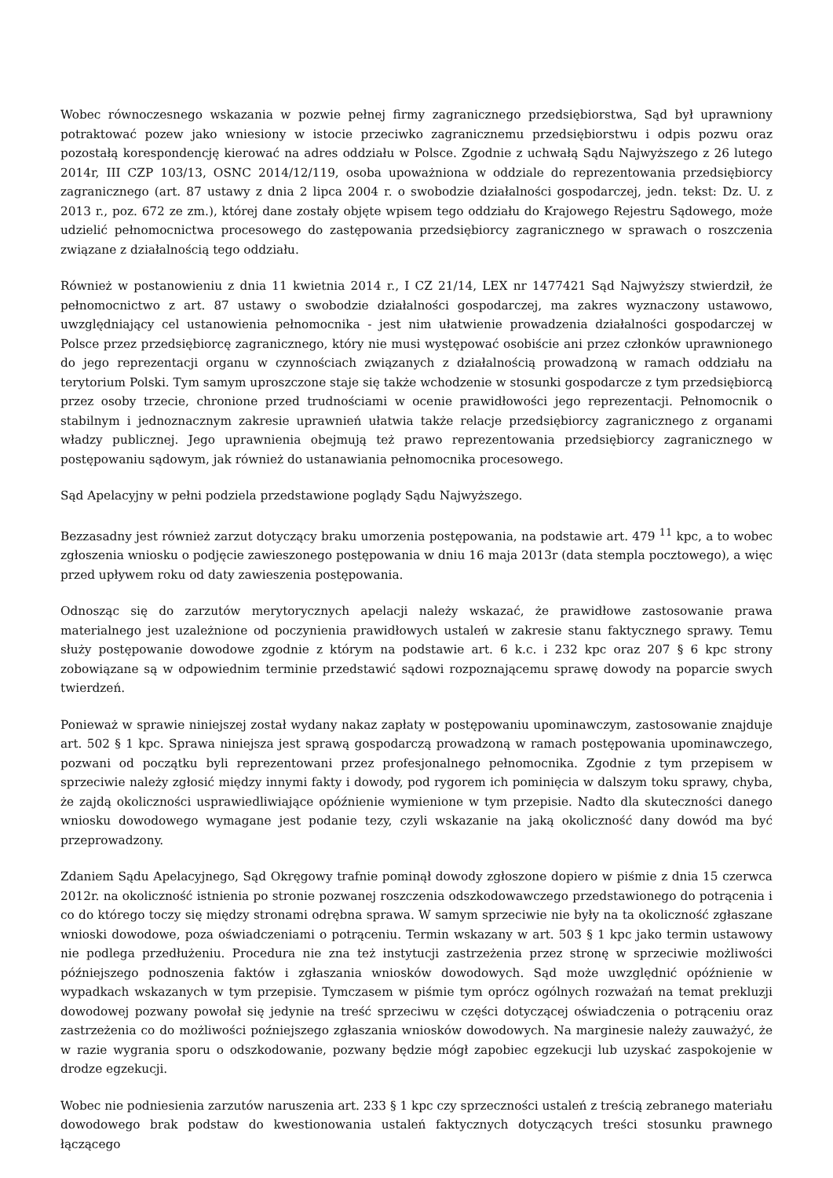Wobec równoczesnego wskazania w pozwie pełnej firmy zagranicznego przedsiębiorstwa, Sąd był uprawniony potraktować pozew jako wniesiony w istocie przeciwko zagranicznemu przedsiębiorstwu i odpis pozwu oraz pozostałą korespondencję kierować na adres oddziału w Polsce. Zgodnie z uchwałą Sądu Najwyższego z 26 lutego 2014r, III CZP 103/13, OSNC 2014/12/119, osoba upoważniona w oddziale do reprezentowania przedsiębiorcy zagranicznego (art. 87 ustawy z dnia 2 lipca 2004 r. o swobodzie działalności gospodarczej, jedn. tekst: Dz. U. z 2013 r., poz. 672 ze zm.), której dane zostały objęte wpisem tego oddziału do Krajowego Rejestru Sądowego, może udzielić pełnomocnictwa procesowego do zastępowania przedsiębiorcy zagranicznego w sprawach o roszczenia związane z działalnością tego oddziału.
Również w postanowieniu z dnia 11 kwietnia 2014 r., I CZ 21/14, LEX nr 1477421 Sąd Najwyższy stwierdził, że pełnomocnictwo z art. 87 ustawy o swobodzie działalności gospodarczej, ma zakres wyznaczony ustawowo, uwzględniający cel ustanowienia pełnomocnika - jest nim ułatwienie prowadzenia działalności gospodarczej w Polsce przez przedsiębiorcę zagranicznego, który nie musi występować osobiście ani przez członków uprawnionego do jego reprezentacji organu w czynnościach związanych z działalnością prowadzoną w ramach oddziału na terytorium Polski. Tym samym uproszczone staje się także wchodzenie w stosunki gospodarcze z tym przedsiębiorcą przez osoby trzecie, chronione przed trudnościami w ocenie prawidłowości jego reprezentacji. Pełnomocnik o stabilnym i jednoznacznym zakresie uprawnień ułatwia także relacje przedsiębiorcy zagranicznego z organami władzy publicznej. Jego uprawnienia obejmują też prawo reprezentowania przedsiębiorcy zagranicznego w postępowaniu sądowym, jak również do ustanawiania pełnomocnika procesowego.
Sąd Apelacyjny w pełni podziela przedstawione poglądy Sądu Najwyższego.
Bezzasadny jest również zarzut dotyczący braku umorzenia postępowania, na podstawie art. 479 <sup>11</sup> kpc, a to wobec zgłoszenia wniosku o podjęcie zawieszonego postępowania w dniu 16 maja 2013r (data stempla pocztowego), a więc przed upływem roku od daty zawieszenia postępowania.
Odnosząc się do zarzutów merytorycznych apelacji należy wskazać, że prawidłowe zastosowanie prawa materialnego jest uzależnione od poczynienia prawidłowych ustaleń w zakresie stanu faktycznego sprawy. Temu służy postępowanie dowodowe zgodnie z którym na podstawie art. 6 k.c. i 232 kpc oraz 207 § 6 kpc strony zobowiązane są w odpowiednim terminie przedstawić sądowi rozpoznającemu sprawę dowody na poparcie swych twierdzeń.
Ponieważ w sprawie niniejszej został wydany nakaz zapłaty w postępowaniu upominawczym, zastosowanie znajduje art. 502 § 1 kpc. Sprawa niniejsza jest sprawą gospodarczą prowadzoną w ramach postępowania upominawczego, pozwani od początku byli reprezentowani przez profesjonalnego pełnomocnika. Zgodnie z tym przepisem w sprzeciwie należy zgłosić między innymi fakty i dowody, pod rygorem ich pominięcia w dalszym toku sprawy, chyba, że zajdą okoliczności usprawiedliwiające opóźnienie wymienione w tym przepisie. Nadto dla skuteczności danego wniosku dowodowego wymagane jest podanie tezy, czyli wskazanie na jaką okoliczność dany dowód ma być przeprowadzony.
Zdaniem Sądu Apelacyjnego, Sąd Okręgowy trafnie pominął dowody zgłoszone dopiero w piśmie z dnia 15 czerwca 2012r. na okoliczność istnienia po stronie pozwanej roszczenia odszkodowawczego przedstawionego do potrącenia i co do którego toczy się między stronami odrębna sprawa. W samym sprzeciwie nie były na ta okoliczność zgłaszane wnioski dowodowe, poza oświadczeniami o potrąceniu. Termin wskazany w art. 503 § 1 kpc jako termin ustawowy nie podlega przedłużeniu. Procedura nie zna też instytucji zastrzeżenia przez stronę w sprzeciwie możliwości późniejszego podnoszenia faktów i zgłaszania wniosków dowodowych. Sąd może uwzględnić opóźnienie w wypadkach wskazanych w tym przepisie. Tymczasem w piśmie tym oprócz ogólnych rozważań na temat prekluzji dowodowej pozwany powołał się jedynie na treść sprzeciwu w części dotyczącej oświadczenia o potrąceniu oraz zastrzeżenia co do możliwości poźniejszego zgłaszania wniosków dowodowych. Na marginesie należy zauważyć, że w razie wygrania sporu o odszkodowanie, pozwany będzie mógł zapobiec egzekucji lub uzyskać zaspokojenie w drodze egzekucji.
Wobec nie podniesienia zarzutów naruszenia art. 233 § 1 kpc czy sprzeczności ustaleń z treścią zebranego materiału dowodowego brak podstaw do kwestionowania ustaleń faktycznych dotyczących treści stosunku prawnego łączącego